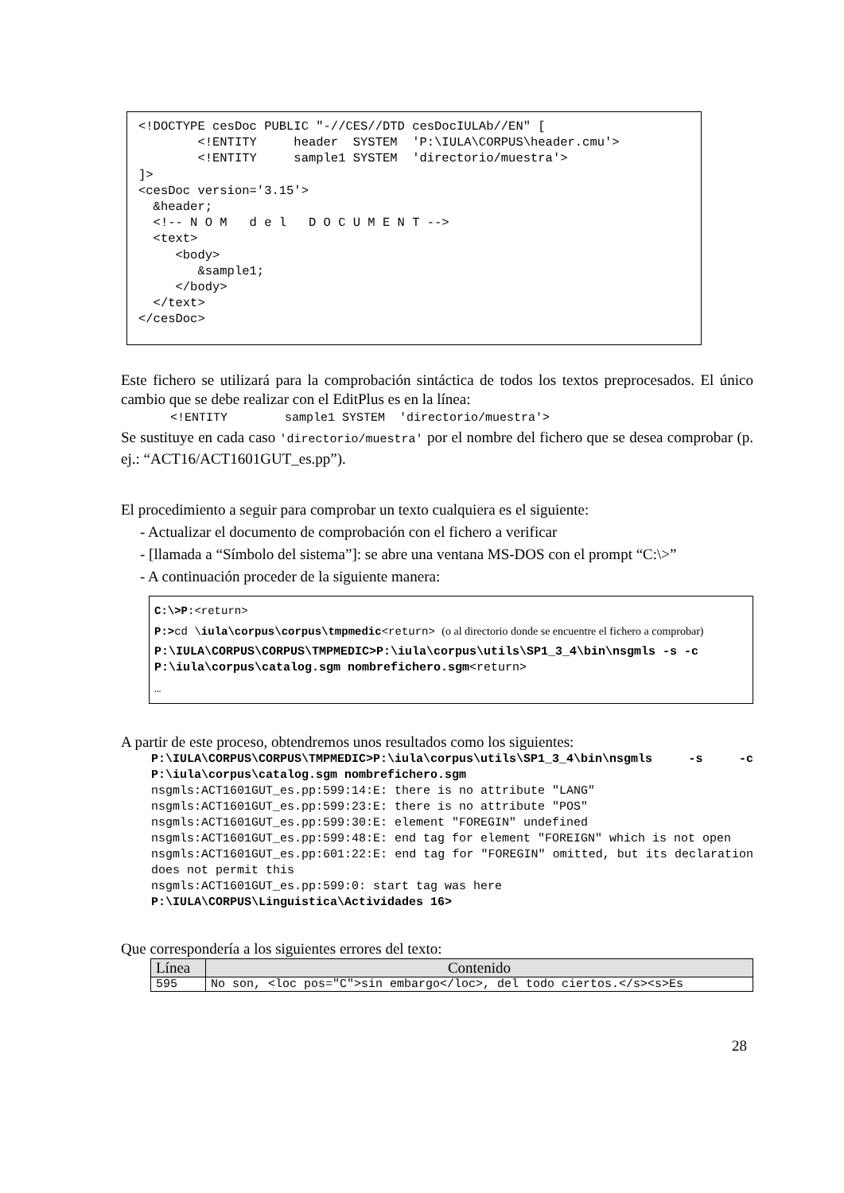<!DOCTYPE cesDoc PUBLIC "-//CES//DTD cesDocIULAb//EN" [ <!ENTITY header SYSTEM 'P:\IULA\CORPUS\header.cmu'> <!ENTITY sample1 SYSTEM 'directorio/muestra'> ]> <cesDoc version='3.15'> &header; <!-- N O M d e l D O C U M E N T --> <text> <body> &sample1; </body> </text> </cesDoc>
Este fichero se utilizará para la comprobación sintáctica de todos los textos preprocesados. El único cambio que se debe realizar con el EditPlus es en la línea:
<!ENTITY sample1 SYSTEM 'directorio/muestra'>
Se sustituye en cada caso 'directorio/muestra' por el nombre del fichero que se desea comprobar (p. ej.: “ACT16/ACT1601GUT_es.pp”).
El procedimiento a seguir para comprobar un texto cualquiera es el siguiente:
- Actualizar el documento de comprobación con el fichero a verificar
- [llamada a “Símbolo del sistema”]: se abre una ventana MS-DOS con el prompt “C:\>”
- A continuación proceder de la siguiente manera:
C:\>P:<return>
P:>cd \iula\corpus\corpus\tmpmedic<return> (o al directorio donde se encuentre el fichero a comprobar)
P:\IULA\CORPUS\CORPUS\TMPMEDIC>P:\iula\corpus\utils\SP1_3_4\bin\nsgmls -s -c P:\iula\corpus\catalog.sgm nombrefichero.sgm<return>
…
A partir de este proceso, obtendremos unos resultados como los siguientes:
P:\IULA\CORPUS\CORPUS\TMPMEDIC>P:\iula\corpus\utils\SP1_3_4\bin\nsgmls -s -c P:\iula\corpus\catalog.sgm nombrefichero.sgm
nsgmls:ACT1601GUT_es.pp:599:14:E: there is no attribute "LANG"
nsgmls:ACT1601GUT_es.pp:599:23:E: there is no attribute "POS"
nsgmls:ACT1601GUT_es.pp:599:30:E: element "FOREGIN" undefined
nsgmls:ACT1601GUT_es.pp:599:48:E: end tag for element "FOREIGN" which is not open
nsgmls:ACT1601GUT_es.pp:601:22:E: end tag for "FOREGIN" omitted, but its declaration does not permit this
nsgmls:ACT1601GUT_es.pp:599:0: start tag was here
P:\IULA\CORPUS\Linguistica\Actividades 16>
Que correspondería a los siguientes errores del texto:
| Línea | Contenido |
| --- | --- |
| 595 | No son, <loc pos="C">sin embargo</loc>, del todo ciertos.</s><s>Es |
28